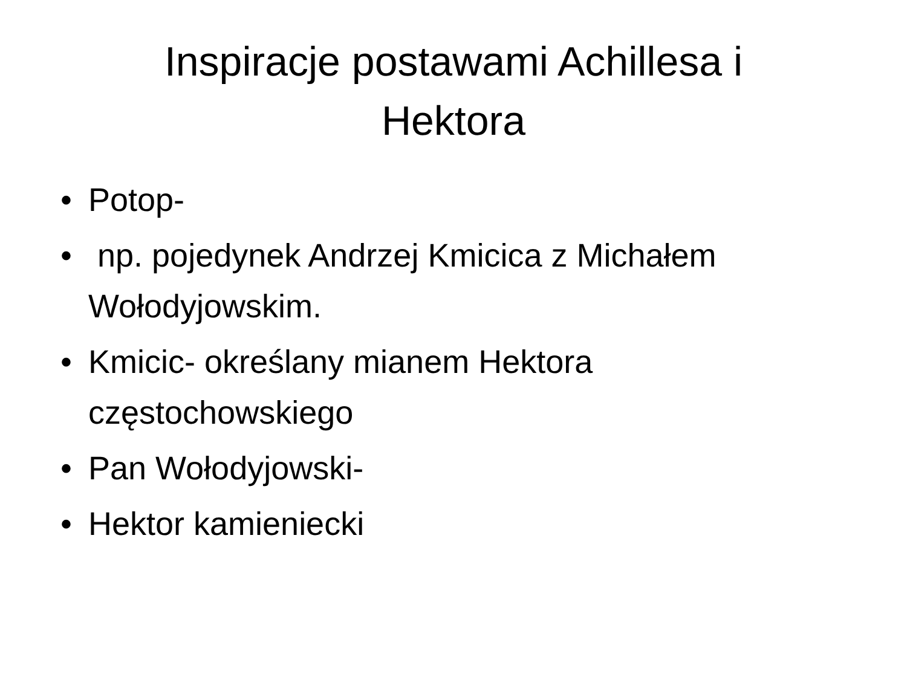Inspiracje postawami Achillesa i Hektora
• Potop-
• np. pojedynek Andrzej Kmicica z Michałem Wołodyjowskim.
• Kmicic- określany mianem Hektora częstochowskiego
• Pan Wołodyjowski-
• Hektor kamieniecki